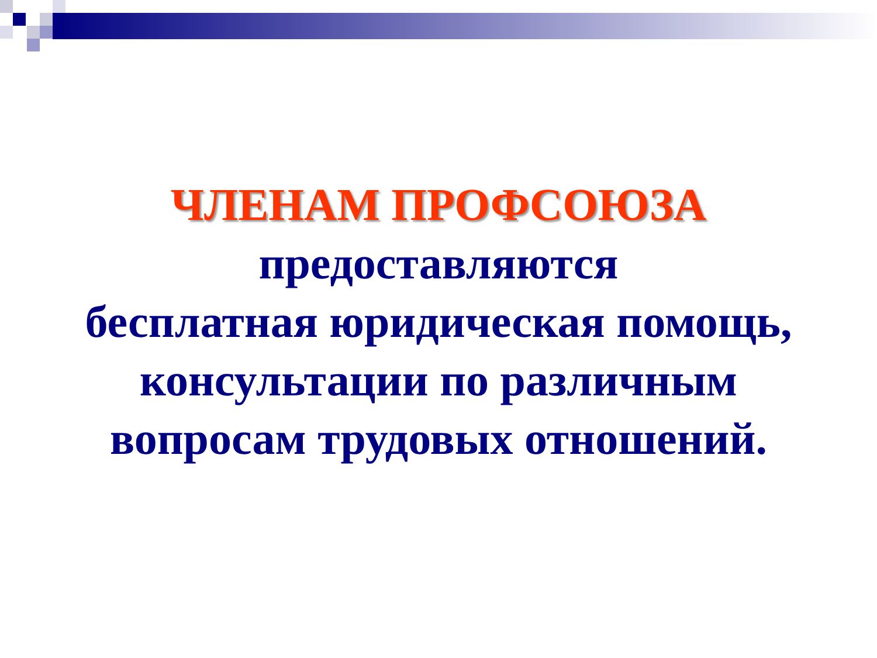ЧЛЕНАМ ПРОФСОЮЗА
предоставляются
бесплатная юридическая помощь,
консультации по различным
вопросам трудовых отношений.